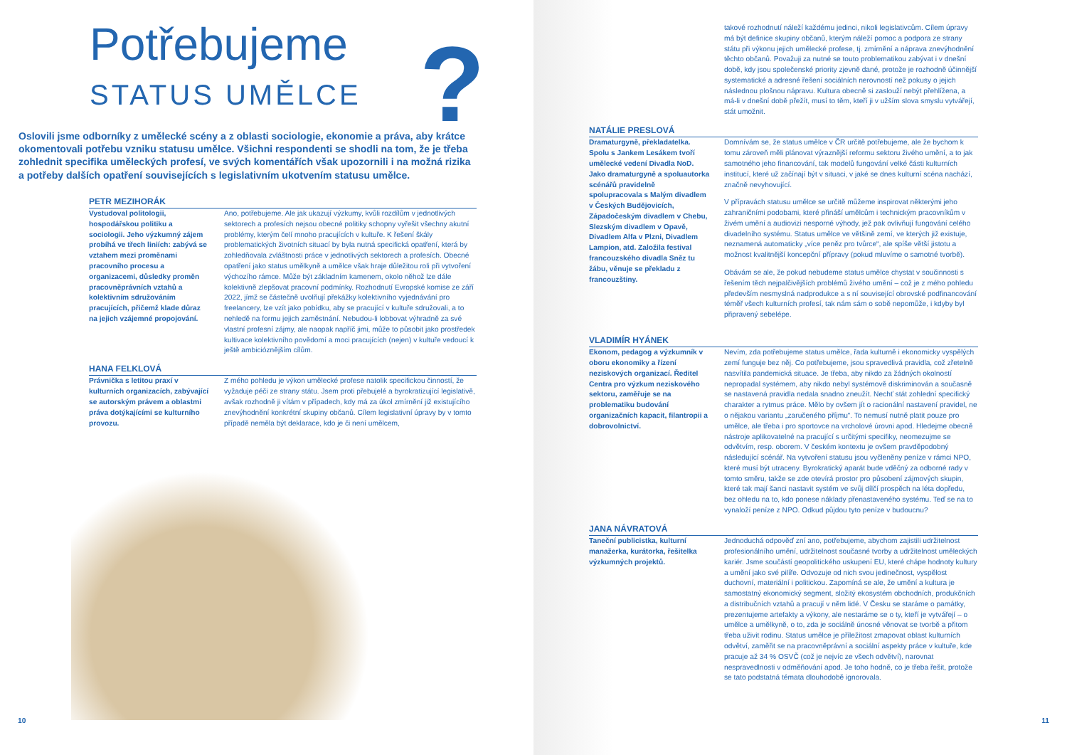Potřebujeme
STATUS UMĚLCE
?
Oslovili jsme odborníky z umělecké scény a z oblasti sociologie, ekonomie a práva, aby krátce okomentovali potřebu vzniku statusu umělce. Všichni respondenti se shodli na tom, že je třeba zohlednit specifika uměleckých profesí, ve svých komentářích však upozornili i na možná rizika a potřeby dalších opatření souvisejících s legislativním ukotvením statusu umělce.
PETR MEZIHORÁK
Vystudoval politologii, hospodářskou politiku a sociologii. Jeho výzkumný zájem probíhá ve třech liniích: zabývá se vztahem mezi proměnami pracovního procesu a organizacemi, důsledky proměn pracovněprávních vztahů a kolektivním sdružováním pracujících, přičemž klade důraz na jejich vzájemné propojování.
Ano, potřebujeme. Ale jak ukazují výzkumy, kvůli rozdílům v jednotlivých sektorech a profesích nejsou obecné politiky schopny vyřešit všechny akutní problémy, kterým čelí mnoho pracujících v kultuře. K řešení škály problematických životních situací by byla nutná specifická opatření, která by zohledňovala zvláštnosti práce v jednotlivých sektorech a profesích. Obecné opatření jako status umělkyně a umělce však hraje důležitou roli při vytvoření výchozího rámce. Může být základním kamenem, okolo něhož lze dále kolektivně zlepšovat pracovní podmínky. Rozhodnutí Evropské komise ze září 2022, jímž se částečně uvolňují překážky kolektivního vyjednávání pro freelancery, lze vzít jako pobídku, aby se pracující v kultuře sdružovali, a to nehledě na formu jejich zaměstnání. Nebudou-li lobbovat výhradně za své vlastní profesní zájmy, ale naopak napříč jimi, může to působit jako prostředek kultivace kolektivního povědomí a moci pracujících (nejen) v kultuře vedoucí k ještě ambicióznějším cílům.
HANA FELKLOVÁ
Právnička s letitou praxí v kulturních organizacích, zabývající se autorským právem a oblastmi práva dotýkajícími se kulturního provozu.
Z mého pohledu je výkon umělecké profese natolik specifickou činností, že vyžaduje péči ze strany státu. Jsem proti přebujelé a byrokratizující legislativě, avšak rozhodně ji vítám v případech, kdy má za úkol zmírnění již existujícího znevýhodnění konkrétní skupiny občanů. Cílem legislativní úpravy by v tomto případě neměla být deklarace, kdo je či není umělcem,
10
takové rozhodnutí náleží každému jedinci, nikoli legislativcům. Cílem úpravy má být definice skupiny občanů, kterým náleží pomoc a podpora ze strany státu při výkonu jejich umělecké profese, tj. zmírnění a náprava znevýhodnění těchto občanů. Považuji za nutné se touto problematikou zabývat i v dnešní době, kdy jsou společenské priority zjevně dané, protože je rozhodně účinnější systematické a adresné řešení sociálních nerovností než pokusy o jejich následnou plošnou nápravu. Kultura obecně si zaslouží nebýt přehlížena, a má-li v dnešní době přežít, musí to těm, kteří ji v užším slova smyslu vytvářejí, stát umožnit.
NATÁLIE PRESLOVÁ
Dramaturgyně, překladatelka. Spolu s Jankem Lesákem tvoří umělecké vedení Divadla NoD. Jako dramaturgyně a spoluautorka scénářů pravidelně spolupracovala s Malým divadlem v Českých Budějovicích, Západočeským divadlem v Chebu, Slezským divadlem v Opavě, Divadlem Alfa v Plzni, Divadlem Lampion, atd. Založila festival francouzského divadla Sněz tu žábu, věnuje se překladu z francouzštiny.
Domnívám se, že status umělce v ČR určitě potřebujeme, ale že bychom k tomu zároveň měli plánovat výraznější reformu sektoru živého umění, a to jak samotného jeho financování, tak modelů fungování velké části kulturních institucí, které už začínají být v situaci, v jaké se dnes kulturní scéna nachází, značně nevyhovující.
V přípravách statusu umělce se určitě můžeme inspirovat některými jeho zahraničními podobami, které přináší umělcům i technickým pracovníkům v živém umění a audiovizi nesporné výhody, jež pak ovlivňují fungování celého divadelního systému. Status umělce ve většině zemí, ve kterých již existuje, neznamená automaticky „více peněz pro tvůrce“, ale spíše větší jistotu a možnost kvalitnější koncepční přípravy (pokud mluvíme o samotné tvorbě).
Obávám se ale, že pokud nebudeme status umělce chystat v součinnosti s řešením těch nejpalčivějších problémů živého umění – což je z mého pohledu především nesmyslná nadprodukce a s ní související obrovské podfinancování téměř všech kulturních profesí, tak nám sám o sobě nepomůže, i kdyby byl připravený sebelépe.
VLADIMÍR HYÁNEK
Ekonom, pedagog a výzkumník v oboru ekonomiky a řízení neziskových organizací. Ředitel Centra pro výzkum neziskového sektoru, zaměřuje se na problematiku budování organizačních kapacit, filantropii a dobrovolnictví.
Nevím, zda potřebujeme status umělce, řada kulturně i ekonomicky vyspělých zemí funguje bez něj. Co potřebujeme, jsou spravedlivá pravidla, což zřetelně nasvítila pandemická situace. Je třeba, aby nikdo za žádných okolností nepropadal systémem, aby nikdo nebyl systémově diskriminován a současně se nastavená pravidla nedala snadno zneužít. Nechť stát zohlední specifický charakter a rytmus práce. Mělo by ovšem jít o racionální nastavení pravidel, ne o nějakou variantu „zaručeného příjmu“. To nemusí nutně platit pouze pro umělce, ale třeba i pro sportovce na vrcholové úrovni apod. Hledejme obecně nástroje aplikovatelné na pracující s určitými specifiky, neomezujme se odvětvím, resp. oborem. V českém kontextu je ovšem pravděpodobný následující scénář. Na vytvoření statusu jsou vyčleněny peníze v rámci NPO, které musí být utraceny. Byrokratický aparát bude vděčný za odborné rady v tomto směru, takže se zde otevírá prostor pro působení zájmových skupin, které tak mají šanci nastavit systém ve svůj dílčí prospěch na léta dopředu, bez ohledu na to, kdo ponese náklady přenastaveného systému. Teď se na to vynaloží peníze z NPO. Odkud půjdou tyto peníze v budoucnu?
JANA NÁVRATOVÁ
Taneční publicistka, kulturní manažerka, kurátorka, řešitelka výzkumných projektů.
Jednoduchá odpověď zní ano, potřebujeme, abychom zajistili udržitelnost profesionálního umění, udržitelnost současné tvorby a udržitelnost uměleckých kariér. Jsme součástí geopolitického uskupení EU, které chápe hodnoty kultury a umění jako své pilíře. Odvozuje od nich svou jedinečnost, vyspělost duchovní, materiální i politickou. Zapomíná se ale, že umění a kultura je samostatný ekonomický segment, složitý ekosystém obchodních, produkčních a distribučních vztahů a pracují v něm lidé. V Česku se staráme o památky, prezentujeme artefakty a výkony, ale nestaráme se o ty, kteří je vytvářejí – o umělce a umělkyně, o to, zda je sociálně únosné věnovat se tvorbě a přitom třeba uživit rodinu. Status umělce je příležitost zmapovat oblast kulturních odvětví, zaměřit se na pracovněprávní a sociální aspekty práce v kultuře, kde pracuje až 34 % OSVČ (což je nejvíc ze všech odvětví), narovnat nespravedlnosti v odměňování apod. Je toho hodně, co je třeba řešit, protože se tato podstatná témata dlouhodobě ignorovala.
11